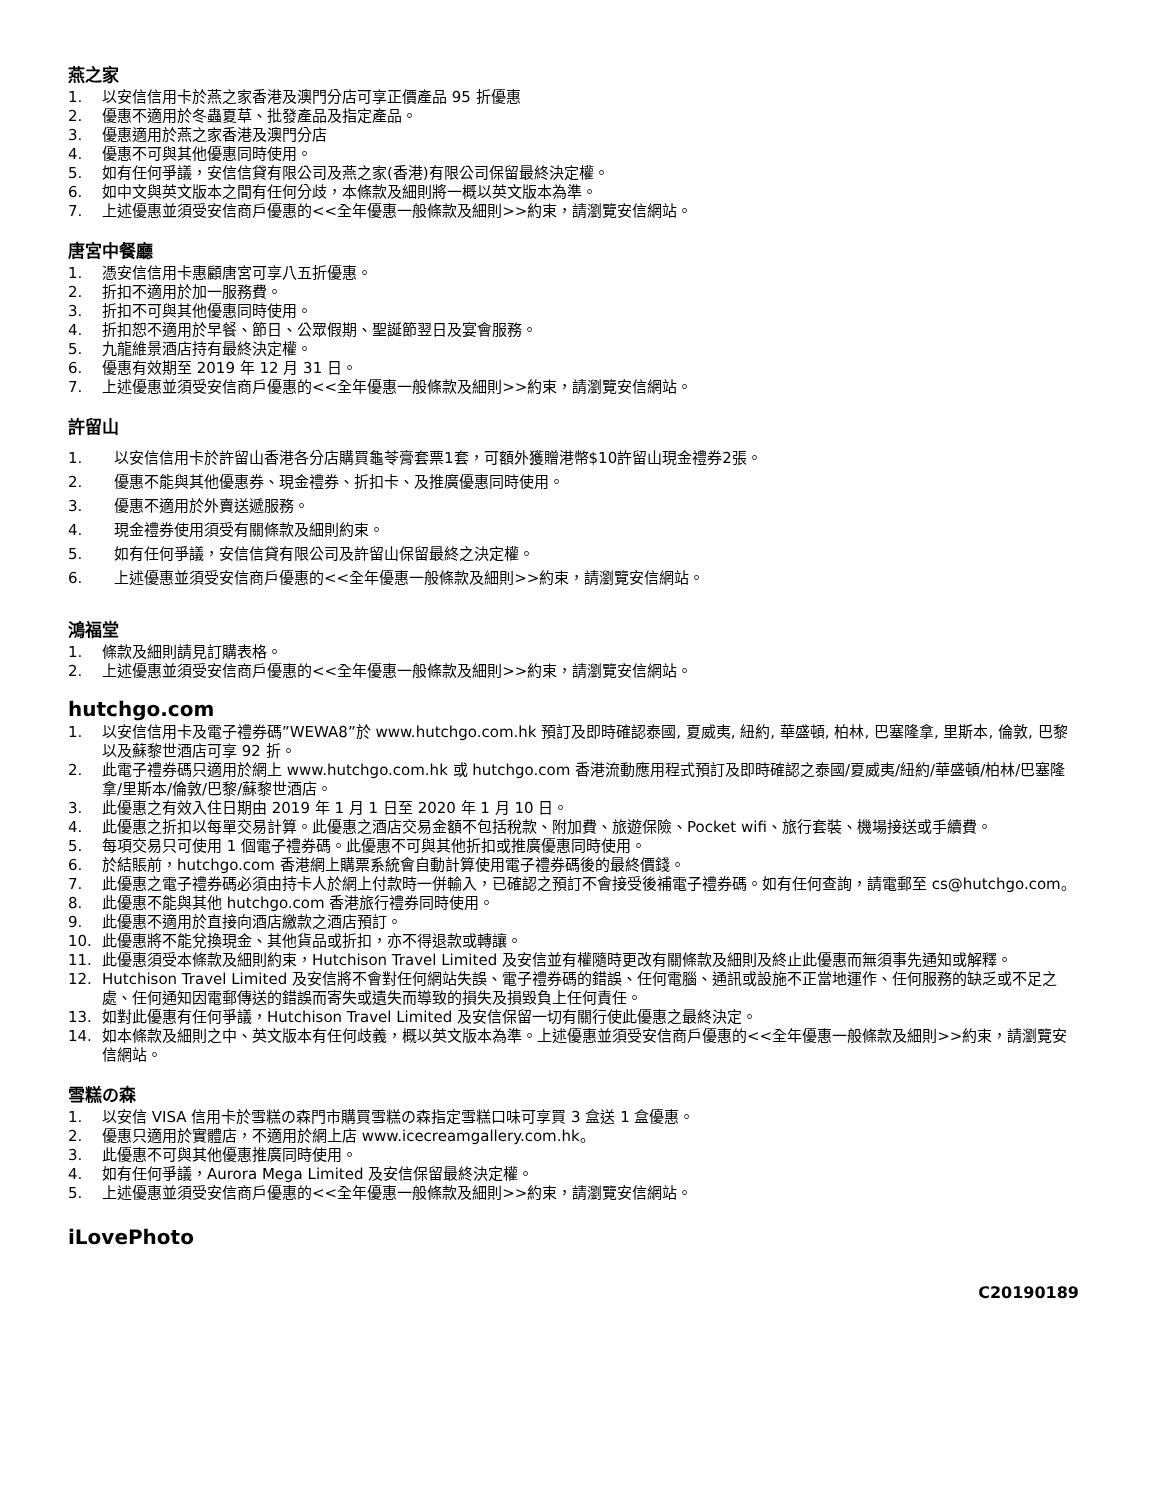燕之家
1. 以安信信用卡於燕之家香港及澳門分店可享正價產品 95 折優惠
2. 優惠不適用於冬蟲夏草、批發產品及指定產品。
3. 優惠適用於燕之家香港及澳門分店
4. 優惠不可與其他優惠同時使用。
5. 如有任何爭議，安信信貸有限公司及燕之家(香港)有限公司保留最終決定權。
6. 如中文與英文版本之間有任何分歧，本條款及細則將一概以英文版本為準。
7. 上述優惠並須受安信商戶優惠的<<全年優惠一般條款及細則>>約束，請瀏覽安信網站。
唐宮中餐廳
1. 憑安信信用卡惠顧唐宮可享八五折優惠。
2. 折扣不適用於加一服務費。
3. 折扣不可與其他優惠同時使用。
4. 折扣恕不適用於早餐、節日、公眾假期、聖誕節翌日及宴會服務。
5. 九龍維景酒店持有最終決定權。
6. 優惠有效期至 2019 年 12 月 31 日。
7. 上述優惠並須受安信商戶優惠的<<全年優惠一般條款及細則>>約束，請瀏覽安信網站。
許留山
1. 以安信信用卡於許留山香港各分店購買龜苓膏套票1套，可額外獲贈港幣$10許留山現金禮券2張。
2. 優惠不能與其他優惠券、現金禮券、折扣卡、及推廣優惠同時使用。
3. 優惠不適用於外賣送遞服務。
4. 現金禮券使用須受有關條款及細則約束。
5. 如有任何爭議，安信信貸有限公司及許留山保留最終之決定權。
6. 上述優惠並須受安信商戶優惠的<<全年優惠一般條款及細則>>約束，請瀏覽安信網站。
鴻福堂
1. 條款及細則請見訂購表格。
2. 上述優惠並須受安信商戶優惠的<<全年優惠一般條款及細則>>約束，請瀏覽安信網站。
hutchgo.com
1. 以安信信用卡及電子禮券碼”WEWA8”於 www.hutchgo.com.hk 預訂及即時確認泰國, 夏威夷, 紐約, 華盛頓, 柏林, 巴塞隆拿, 里斯本, 倫敦, 巴黎以及蘇黎世酒店可享 92 折。
2. 此電子禮券碼只適用於網上 www.hutchgo.com.hk 或 hutchgo.com 香港流動應用程式預訂及即時確認之泰國/夏威夷/紐約/華盛頓/柏林/巴塞隆拿/里斯本/倫敦/巴黎/蘇黎世酒店。
3. 此優惠之有效入住日期由 2019 年 1 月 1 日至 2020 年 1 月 10 日。
4. 此優惠之折扣以每單交易計算。此優惠之酒店交易金額不包括稅款、附加費、旅遊保險、Pocket wifi、旅行套裝、機場接送或手續費。
5. 每項交易只可使用 1 個電子禮券碼。此優惠不可與其他折扣或推廣優惠同時使用。
6. 於結賬前，hutchgo.com 香港網上購票系統會自動計算使用電子禮券碼後的最終價錢。
7. 此優惠之電子禮券碼必須由持卡人於網上付款時一併輸入，已確認之預訂不會接受後補電子禮券碼。如有任何查詢，請電郵至 cs@hutchgo.com。
8. 此優惠不能與其他 hutchgo.com 香港旅行禮券同時使用。
9. 此優惠不適用於直接向酒店繳款之酒店預訂。
10. 此優惠將不能兌換現金、其他貨品或折扣，亦不得退款或轉讓。
11. 此優惠須受本條款及細則約束，Hutchison Travel Limited 及安信並有權隨時更改有關條款及細則及終止此優惠而無須事先通知或解釋。
12. Hutchison Travel Limited 及安信將不會對任何網站失誤、電子禮券碼的錯誤、任何電腦、通訊或設施不正當地運作、任何服務的缺乏或不足之處、任何通知因電郵傳送的錯誤而寄失或遺失而導致的損失及損毀負上任何責任。
13. 如對此優惠有任何爭議，Hutchison Travel Limited 及安信保留一切有關行使此優惠之最終決定。
14. 如本條款及細則之中、英文版本有任何歧義，概以英文版本為準。上述優惠並須受安信商戶優惠的<<全年優惠一般條款及細則>>約束，請瀏覽安信網站。
雪糕の森
1. 以安信 VISA 信用卡於雪糕の森門市購買雪糕の森指定雪糕口味可享買 3 盒送 1 盒優惠。
2. 優惠只適用於實體店，不適用於網上店 www.icecreamgallery.com.hk。
3. 此優惠不可與其他優惠推廣同時使用。
4. 如有任何爭議，Aurora Mega Limited 及安信保留最終決定權。
5. 上述優惠並須受安信商戶優惠的<<全年優惠一般條款及細則>>約束，請瀏覽安信網站。
iLovePhoto
C20190189